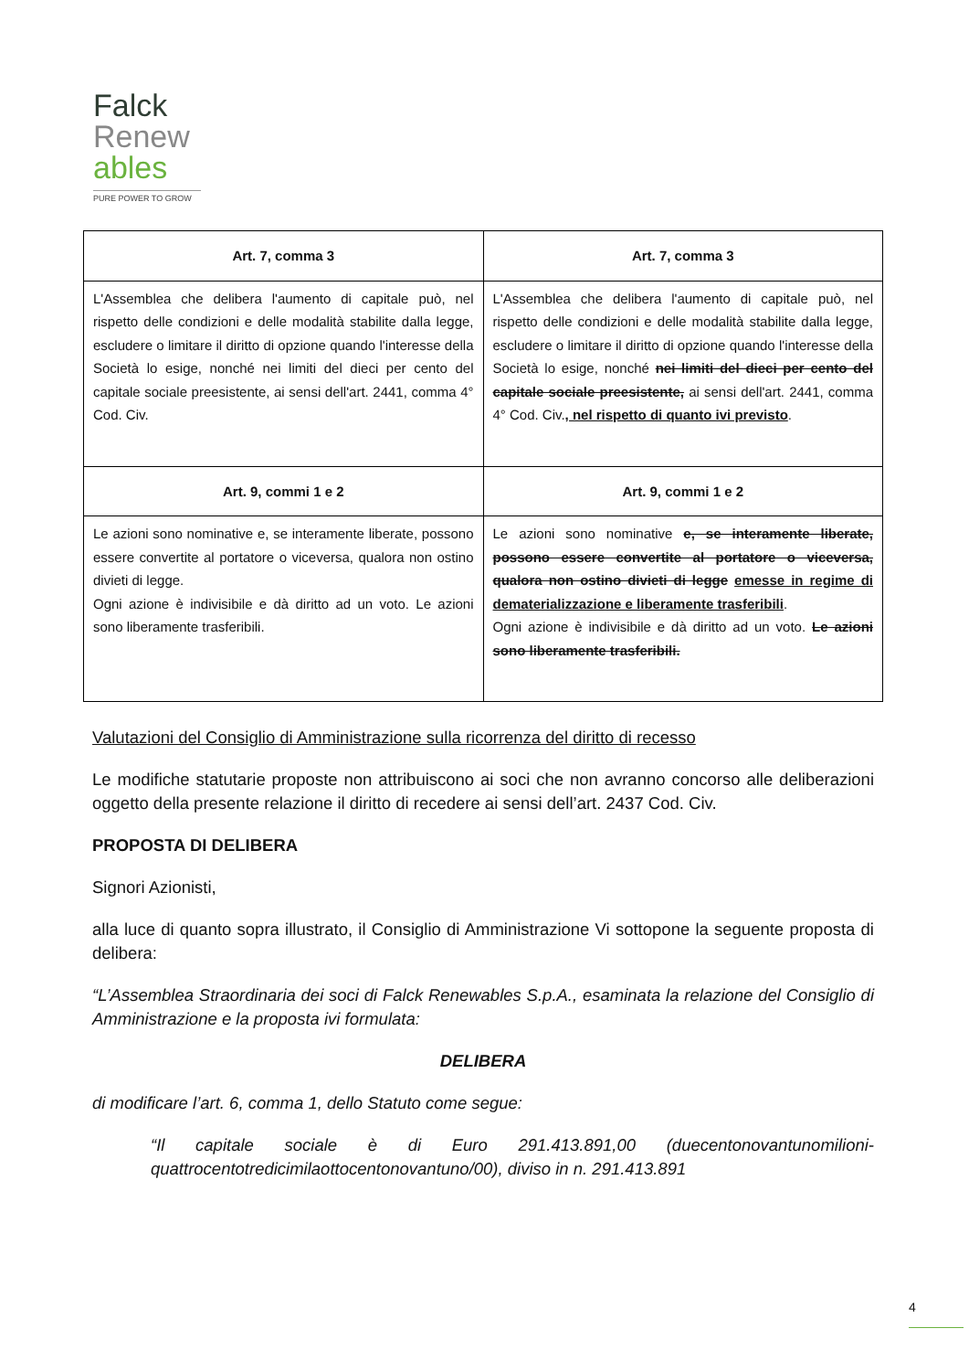Falck
Renew
ables
PURE POWER TO GROW
| Art. 7, comma 3 | Art. 7, comma 3 |
| --- | --- |
| L'Assemblea che delibera l'aumento di capitale può, nel rispetto delle condizioni e delle modalità stabilite dalla legge, escludere o limitare il diritto di opzione quando l'interesse della Società lo esige, nonché nei limiti del dieci per cento del capitale sociale preesistente, ai sensi dell'art. 2441, comma 4° Cod. Civ. | L'Assemblea che delibera l'aumento di capitale può, nel rispetto delle condizioni e delle modalità stabilite dalla legge, escludere o limitare il diritto di opzione quando l'interesse della Società lo esige, nonché nei limiti del dieci per cento del capitale sociale preesistente, ai sensi dell'art. 2441, comma 4° Cod. Civ. , nel rispetto di quanto ivi previsto . |
| Art. 9, commi 1 e 2 | Art. 9, commi 1 e 2 |
| Le azioni sono nominative e, se interamente liberate, possono essere convertite al portatore o viceversa, qualora non ostino divieti di legge. Ogni azione è indivisibile e dà diritto ad un voto. Le azioni sono liberamente trasferibili. | Le azioni sono nominative e, se interamente liberate, possono essere convertite al portatore o viceversa, qualora non ostino divieti di legge emesse in regime di dematerializzazione e liberamente trasferibili . Ogni azione è indivisibile e dà diritto ad un voto. Le azioni sono liberamente trasferibili. |
Valutazioni del Consiglio di Amministrazione sulla ricorrenza del diritto di recesso
Le modifiche statutarie proposte non attribuiscono ai soci che non avranno concorso alle deliberazioni oggetto della presente relazione il diritto di recedere ai sensi dell’art. 2437 Cod. Civ.
PROPOSTA DI DELIBERA
Signori Azionisti,
alla luce di quanto sopra illustrato, il Consiglio di Amministrazione Vi sottopone la seguente proposta di delibera:
“L’Assemblea Straordinaria dei soci di Falck Renewables S.p.A., esaminata la relazione del Consiglio di Amministrazione e la proposta ivi formulata:
DELIBERA
di modificare l’art. 6, comma 1, dello Statuto come segue:
“Il capitale sociale è di Euro 291.413.891,00 (duecentonovantunomilioni-quattrocentotredicimilaottocentonovantuno/00), diviso in n. 291.413.891
4